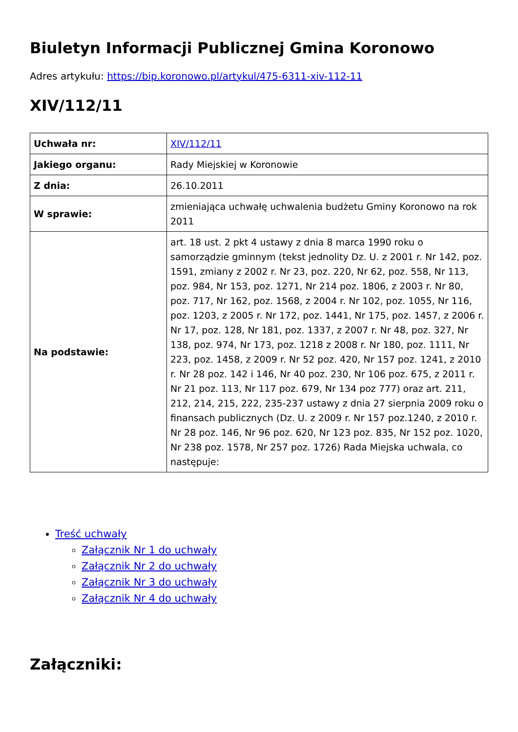Biuletyn Informacji Publicznej Gmina Koronowo
Adres artykułu: https://bip.koronowo.pl/artykul/475-6311-xiv-112-11
XIV/112/11
| Uchwała nr: | XIV/112/11 |
| Jakiego organu: | Rady Miejskiej w Koronowie |
| Z dnia: | 26.10.2011 |
| W sprawie: | zmieniająca uchwałę uchwalenia budżetu Gminy Koronowo na rok 2011 |
| Na podstawie: | art. 18 ust. 2 pkt 4 ustawy z dnia 8 marca 1990 roku o samorządzie gminnym (tekst jednolity Dz. U. z 2001 r. Nr 142, poz. 1591, zmiany z 2002 r. Nr 23, poz. 220, Nr 62, poz. 558, Nr 113, poz. 984, Nr 153, poz. 1271, Nr 214 poz. 1806, z 2003 r. Nr 80, poz. 717, Nr 162, poz. 1568, z 2004 r. Nr 102, poz. 1055, Nr 116, poz. 1203, z 2005 r. Nr 172, poz. 1441, Nr 175, poz. 1457, z 2006 r. Nr 17, poz. 128, Nr 181, poz. 1337, z 2007 r. Nr 48, poz. 327, Nr 138, poz. 974, Nr 173, poz. 1218 z 2008 r. Nr 180, poz. 1111, Nr 223, poz. 1458, z 2009 r. Nr 52 poz. 420, Nr 157 poz. 1241, z 2010 r. Nr 28 poz. 142 i 146, Nr 40 poz. 230, Nr 106 poz. 675, z 2011 r. Nr 21 poz. 113, Nr 117 poz. 679, Nr 134 poz 777) oraz art. 211, 212, 214, 215, 222, 235-237 ustawy z dnia 27 sierpnia 2009 roku o finansach publicznych (Dz. U. z 2009 r. Nr 157 poz.1240, z 2010 r. Nr 28 poz. 146, Nr 96 poz. 620, Nr 123 poz. 835, Nr 152 poz. 1020, Nr 238 poz. 1578, Nr 257 poz. 1726) Rada Miejska uchwala, co następuje: |
Treść uchwały
Załącznik Nr 1 do uchwały
Załącznik Nr 2 do uchwały
Załącznik Nr 3 do uchwały
Załącznik Nr 4 do uchwały
Załączniki: